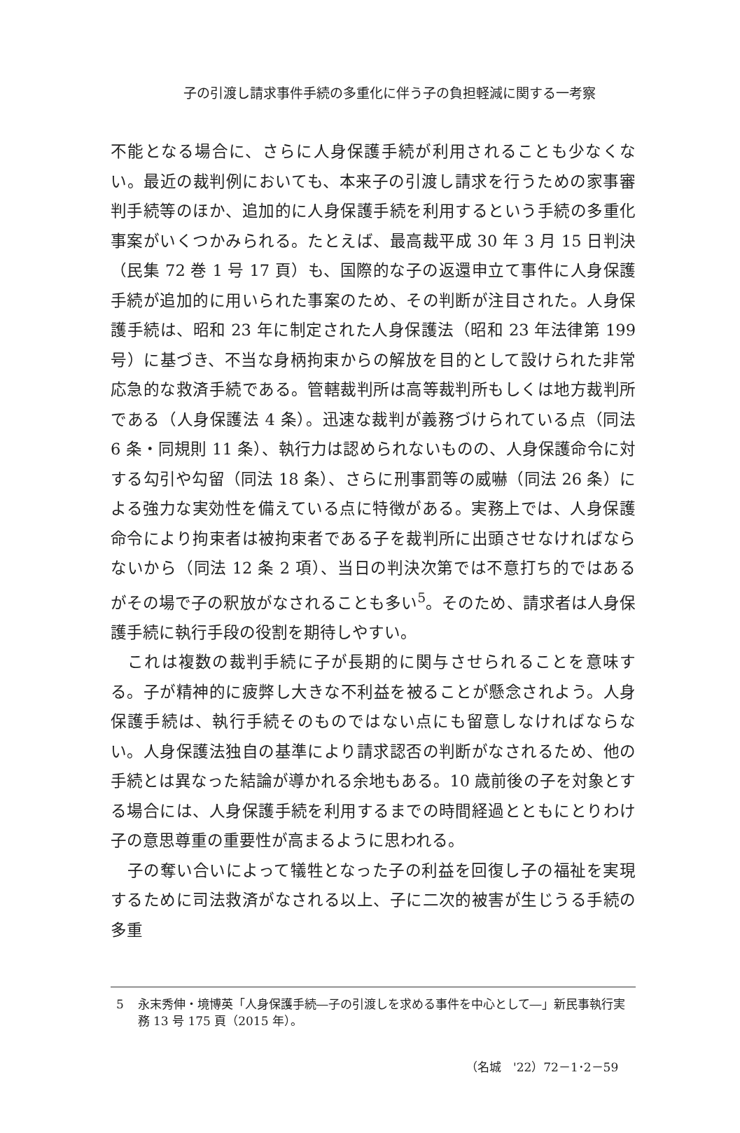子の引渡し請求事件手続の多重化に伴う子の負担軽減に関する一考察
不能となる場合に、さらに人身保護手続が利用されることも少なくない。最近の裁判例においても、本来子の引渡し請求を行うための家事審判手続等のほか、追加的に人身保護手続を利用するという手続の多重化事案がいくつかみられる。たとえば、最高裁平成 30 年 3 月 15 日判決（民集 72 巻 1 号 17 頁）も、国際的な子の返還申立て事件に人身保護手続が追加的に用いられた事案のため、その判断が注目された。人身保護手続は、昭和 23 年に制定された人身保護法（昭和 23 年法律第 199 号）に基づき、不当な身柄拘束からの解放を目的として設けられた非常応急的な救済手続である。管轄裁判所は高等裁判所もしくは地方裁判所である（人身保護法 4 条）。迅速な裁判が義務づけられている点（同法 6 条・同規則 11 条）、執行力は認められないものの、人身保護命令に対する勾引や勾留（同法 18 条）、さらに刑事罰等の威嚇（同法 26 条）による強力な実効性を備えている点に特徴がある。実務上では、人身保護命令により拘束者は被拘束者である子を裁判所に出頭させなければならないから（同法 12 条 2 項）、当日の判決次第では不意打ち的ではあるがその場で子の釈放がなされることも多い<sup>5</sup>。そのため、請求者は人身保護手続に執行手段の役割を期待しやすい。
　これは複数の裁判手続に子が長期的に関与させられることを意味する。子が精神的に疲弊し大きな不利益を被ることが懸念されよう。人身保護手続は、執行手続そのものではない点にも留意しなければならない。人身保護法独自の基準により請求認否の判断がなされるため、他の手続とは異なった結論が導かれる余地もある。10 歳前後の子を対象とする場合には、人身保護手続を利用するまでの時間経過とともにとりわけ子の意思尊重の重要性が高まるように思われる。
　子の奪い合いによって犠牲となった子の利益を回復し子の福祉を実現するために司法救済がなされる以上、子に二次的被害が生じうる手続の多重
5 永末秀伸・境博英「人身保護手続―子の引渡しを求める事件を中心として―」新民事執行実務 13 号 175 頁（2015 年）。
（名城　'22）72－1･2－59